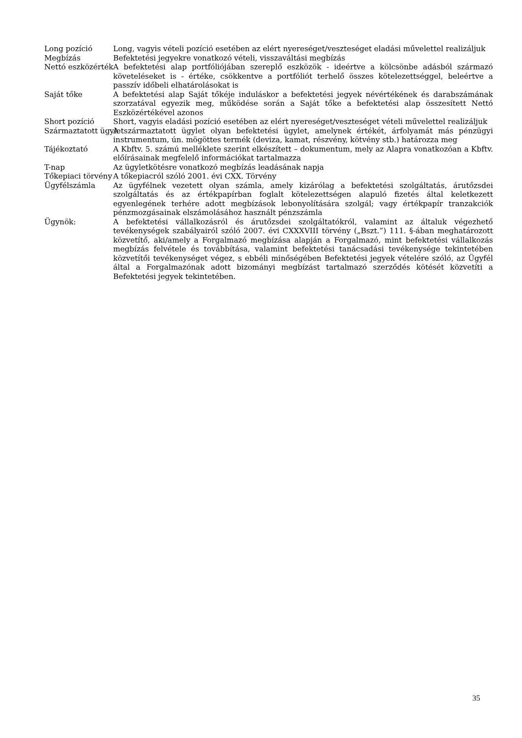Long pozíció Long, vagyis vételi pozíció esetében az elért nyereséget/veszteséget eladási művelettel realizáljuk
Megbízás Befektetési jegyekre vonatkozó vételi, visszaváltási megbízás
Nettó eszközérték A befektetési alap portfóliójában szereplő eszközök - ideértve a kölcsönbe adásból származó követeléseket is - értéke, csökkentve a portfóliót terhelő összes kötelezettséggel, beleértve a passzív időbeli elhatárolásokat is
Saját tőke A befektetési alap Saját tőkéje induláskor a befektetési jegyek névértékének és darabszámának szorzatával egyezik meg, működése során a Saját tőke a befektetési alap összesített Nettó Eszközértékével azonos
Short pozíció Short, vagyis eladási pozíció esetében az elért nyereséget/veszteséget vételi művelettel realizáljuk
Származtatott ügylet A származtatott ügylet olyan befektetési ügylet, amelynek értékét, árfolyamát más pénzügyi instrumentum, ún. mögöttes termék (deviza, kamat, részvény, kötvény stb.) határozza meg
Tájékoztató A Kbftv. 5. számú melléklete szerint elkészített – dokumentum, mely az Alapra vonatkozóan a Kbftv. előírásainak megfelelő információkat tartalmazza
T-nap Az ügyletkötésre vonatkozó megbízás leadásának napja
Tőkepiaci törvény A tőkepiacról szóló 2001. évi CXX. Törvény
Ügyfélszámla Az ügyfélnek vezetett olyan számla, amely kizárólag a befektetési szolgáltatás, árutőzsdei szolgáltatás és az értékpapírban foglalt kötelezettségen alapuló fizetés által keletkezett egyenlegének terhére adott megbízások lebonyolítására szolgál; vagy értékpapír tranzakciók pénzmozgásainak elszámolásához használt pénzszámla
Ügynök: A befektetési vállalkozásról és árutőzsdei szolgáltatókról, valamint az általuk végezhető tevékenységek szabályairól szóló 2007. évi CXXXVIII törvény („Bszt.”) 111. §-ában meghatározott közvetítő, aki/amely a Forgalmazó megbízása alapján a Forgalmazó, mint befektetési vállalkozás megbízás felvétele és továbbítása, valamint befektetési tanácsadási tevékenysége tekintetében közvetítői tevékenységet végez, s ebbéli minőségében Befektetési jegyek vételére szóló, az Ügyfél által a Forgalmazónak adott bizományi megbízást tartalmazó szerződés kötését közvetíti a Befektetési jegyek tekintetében.
35